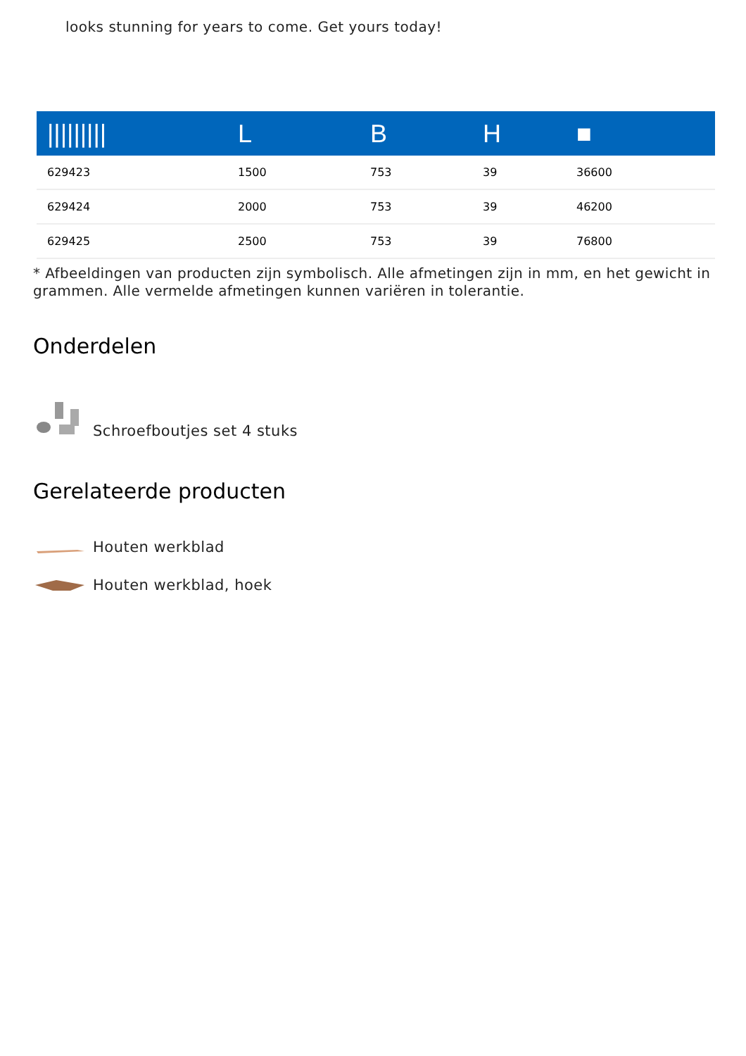looks stunning for years to come. Get yours today!
| ///////// | L | B | H | ■ |
| --- | --- | --- | --- | --- |
| 629423 | 1500 | 753 | 39 | 36600 |
| 629424 | 2000 | 753 | 39 | 46200 |
| 629425 | 2500 | 753 | 39 | 76800 |
* Afbeeldingen van producten zijn symbolisch. Alle afmetingen zijn in mm, en het gewicht in grammen. Alle vermelde afmetingen kunnen variëren in tolerantie.
Onderdelen
Schroefboutjes set 4 stuks
Gerelateerde producten
Houten werkblad
Houten werkblad, hoek